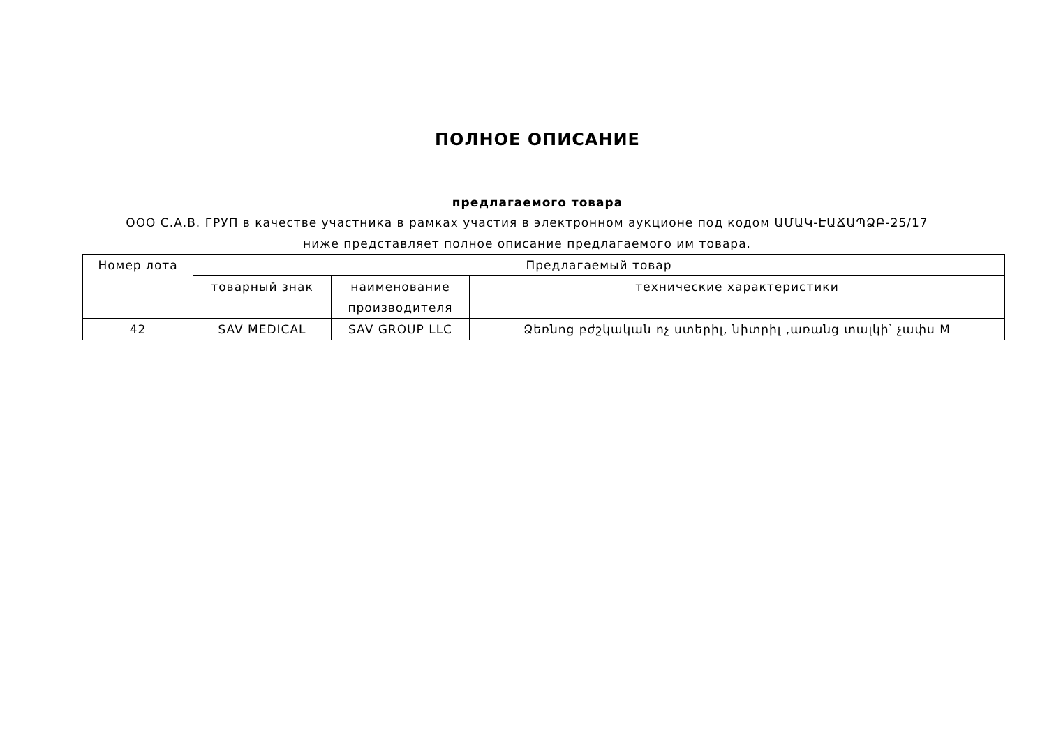ПОЛНОЕ ОПИСАНИЕ
предлагаемого товара
ООО С.А.В. ГРУП в качестве участника в рамках участия в электронном аукционе под кодом ԱՄԱԿ-ԷԱՃԱՊՁԲ-25/17 ниже представляет полное описание предлагаемого им товара.
| Номер лота | Предлагаемый товар | | |
| | товарный знак | наименование производителя | технические характеристики |
| 42 | SAV MEDICAL | SAV GROUP LLC | Ձեռնոց բժշկական ոչ ստերիլ, նիտրիլ ,առանց տալկի՝ չափս M |